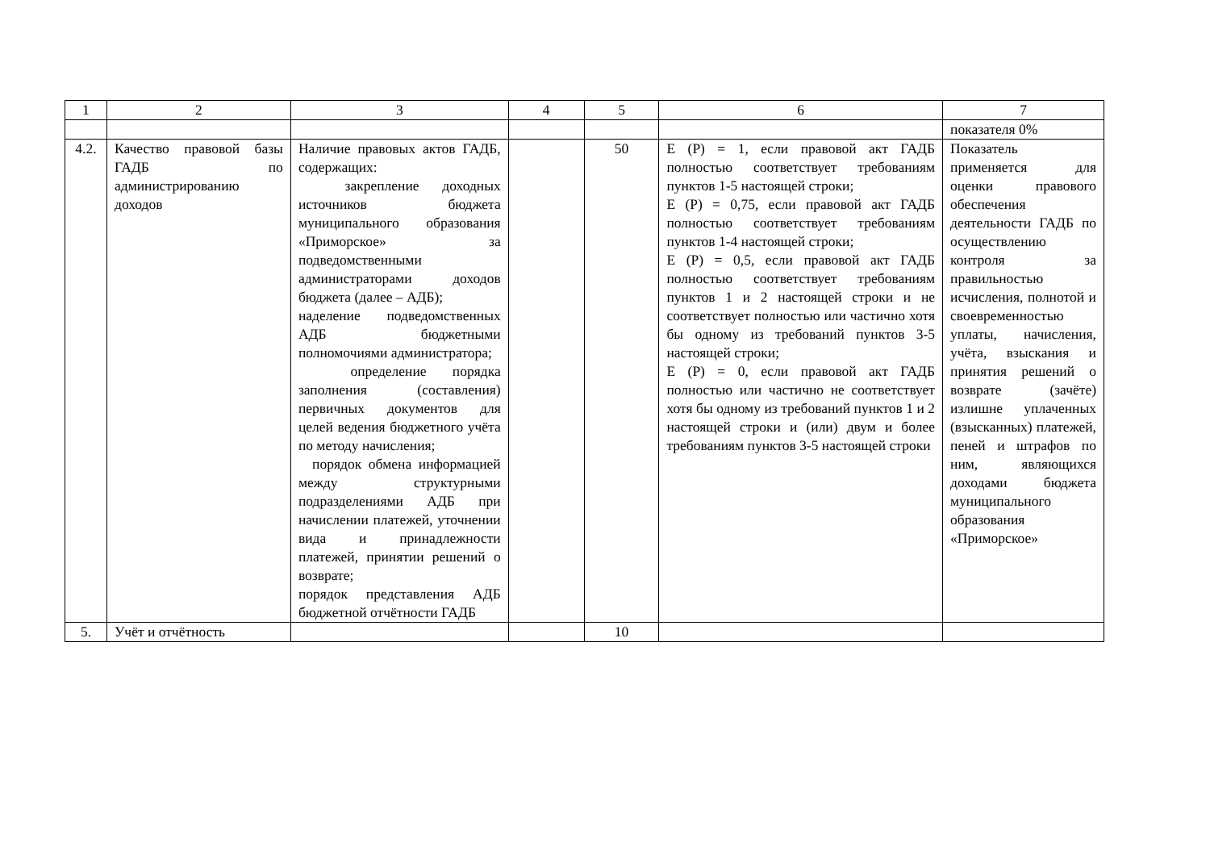| 1 | 2 | 3 | 4 | 5 | 6 | 7 |
| | | | | | | показателя 0% |
| 4.2. | Качество правовой базы ГАДБ по администрированию доходов | Наличие правовых актов ГАДБ, содержащих: закрепление доходных источников бюджета муниципального образования «Приморское» за подведомственными администраторами доходов бюджета (далее – АДБ); наделение подведомственных АДБ бюджетными полномочиями администратора; определение порядка заполнения (составления) первичных документов для целей ведения бюджетного учёта по методу начисления; порядок обмена информацией между структурными подразделениями АДБ при начислении платежей, уточнении вида и принадлежности платежей, принятии решений о возврате; порядок представления АДБ бюджетной отчётности ГАДБ | | 50 | E (P) = 1, если правовой акт ГАДБ полностью соответствует требованиям пунктов 1-5 настоящей строки; E (P) = 0,75, если правовой акт ГАДБ полностью соответствует требованиям пунктов 1-4 настоящей строки; E (P) = 0,5, если правовой акт ГАДБ полностью соответствует требованиям пунктов 1 и 2 настоящей строки и не соответствует полностью или частично хотя бы одному из требований пунктов 3-5 настоящей строки; E (P) = 0, если правовой акт ГАДБ полностью или частично не соответствует хотя бы одному из требований пунктов 1 и 2 настоящей строки и (или) двум и более требованиям пунктов 3-5 настоящей строки | Показатель применяется для оценки правового обеспечения деятельности ГАДБ по осуществлению контроля за правильностью исчисления, полнотой и своевременностью уплаты, начисления, учёта, взыскания и принятия решений о возврате (зачёте) излишне уплаченных (взысканных) платежей, пеней и штрафов по ним, являющихся доходами бюджета муниципального образования «Приморское» |
| 5. | Учёт и отчётность | | | 10 | | |